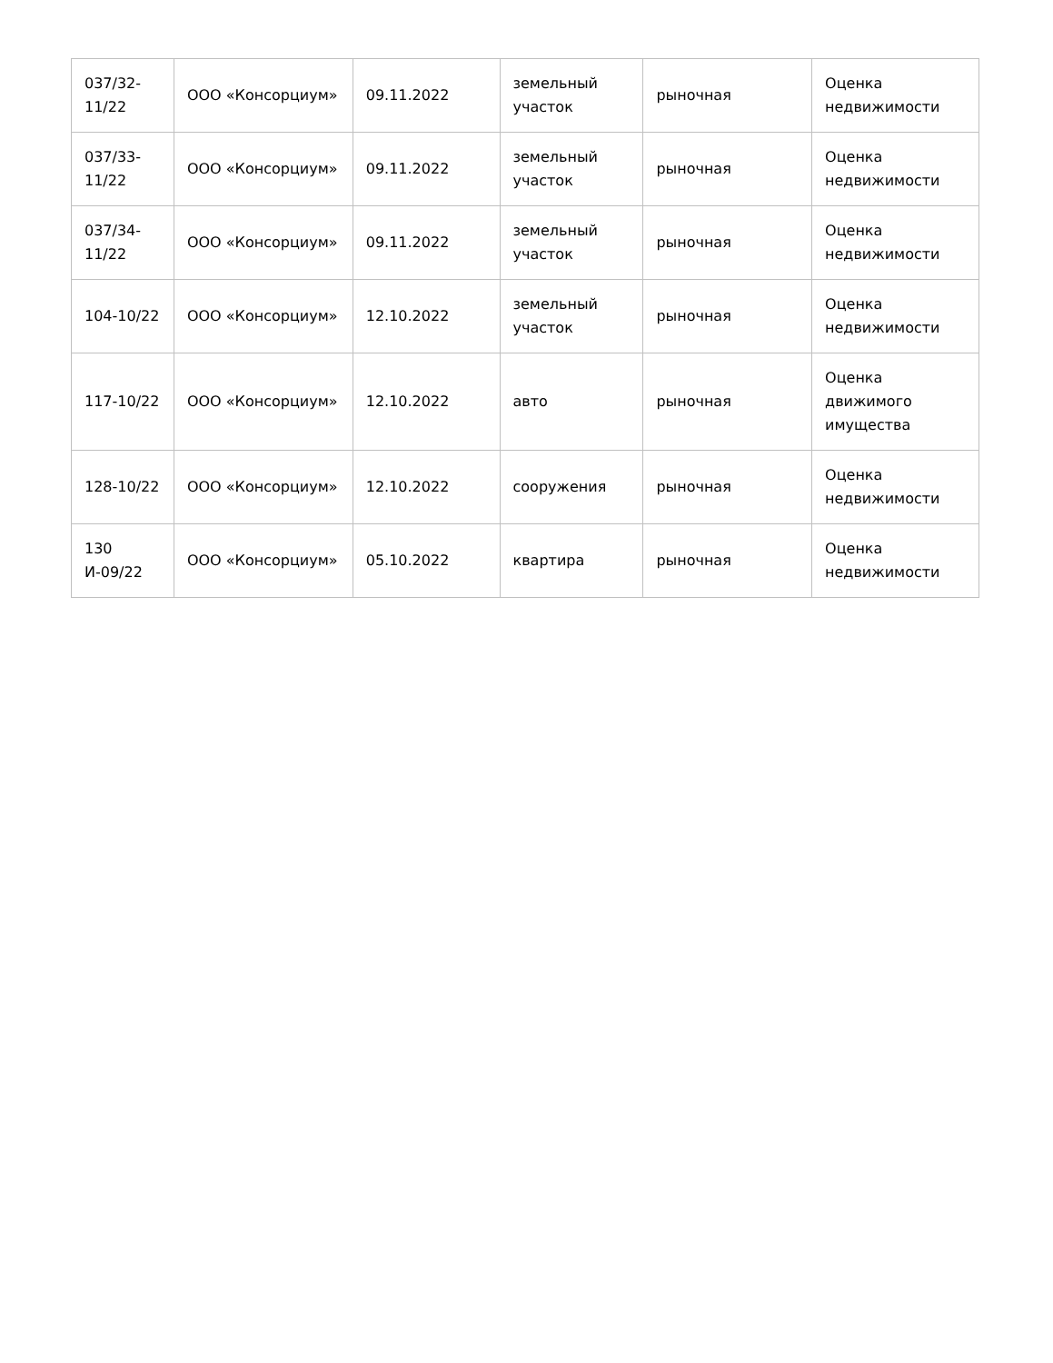| 037/32-11/22 | ООО «Консорциум» | 09.11.2022 | земельный участок | рыночная | Оценка недвижимости |
| 037/33-11/22 | ООО «Консорциум» | 09.11.2022 | земельный участок | рыночная | Оценка недвижимости |
| 037/34-11/22 | ООО «Консорциум» | 09.11.2022 | земельный участок | рыночная | Оценка недвижимости |
| 104-10/22 | ООО «Консорциум» | 12.10.2022 | земельный участок | рыночная | Оценка недвижимости |
| 117-10/22 | ООО «Консорциум» | 12.10.2022 | авто | рыночная | Оценка движимого имущества |
| 128-10/22 | ООО «Консорциум» | 12.10.2022 | сооружения | рыночная | Оценка недвижимости |
| 130 И-09/22 | ООО «Консорциум» | 05.10.2022 | квартира | рыночная | Оценка недвижимости |